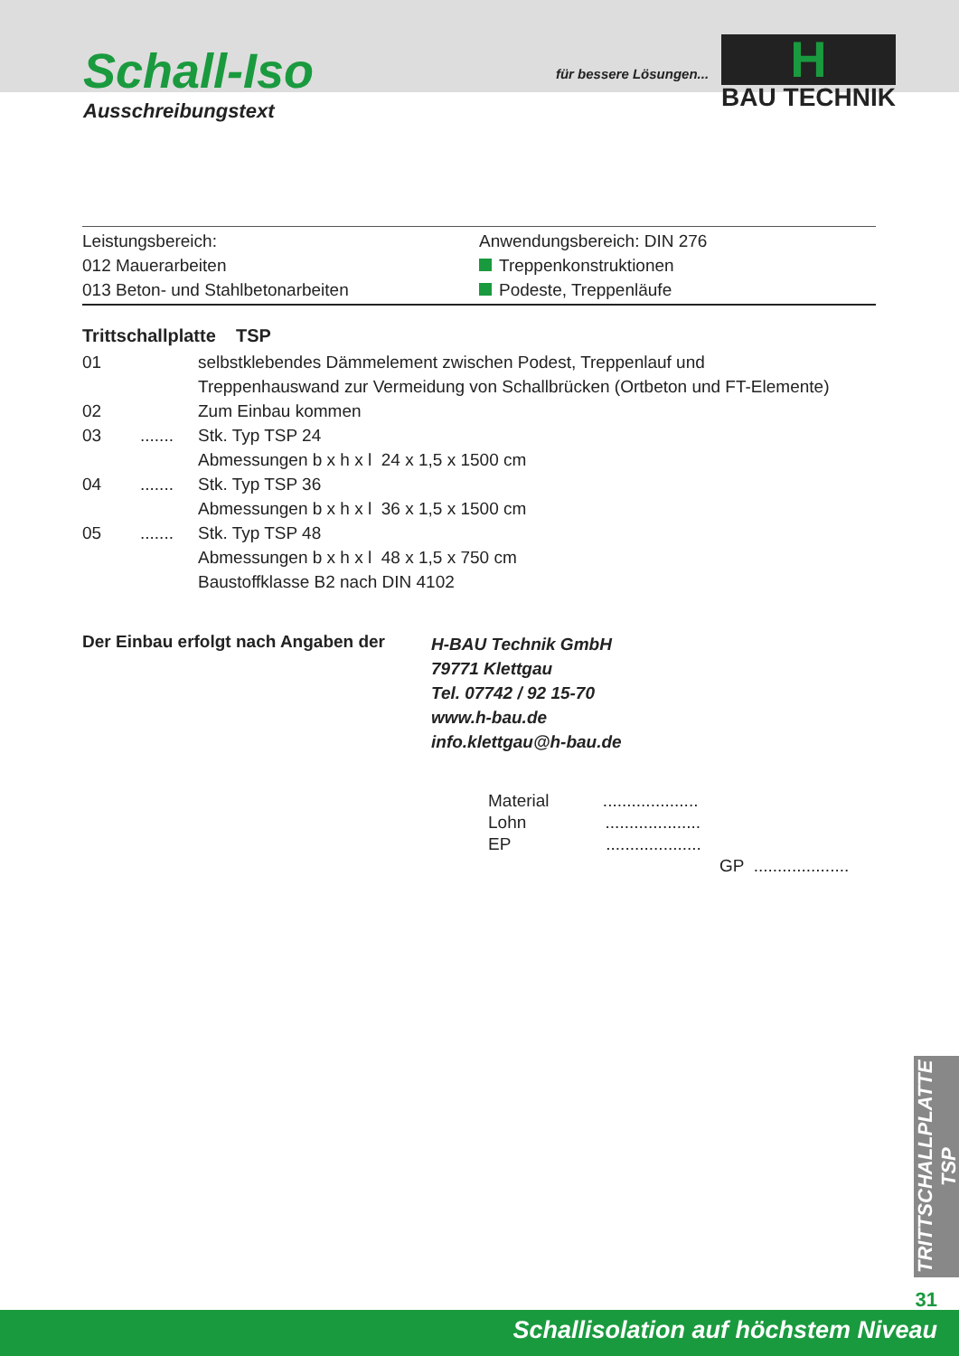Schall-Iso
Ausschreibungstext
für bessere Lösungen...
H
BAU TECHNIK
Leistungsbereich:
012 Mauerarbeiten
013 Beton- und Stahlbetonarbeiten
Anwendungsbereich: DIN 276
Treppenkonstruktionen
Podeste, Treppenläufe
| Trittschallplatte TSP | | |
| 01 | | selbstklebendes Dämmelement zwischen Podest, Treppenlauf und Treppenhauswand zur Vermeidung von Schallbrücken (Ortbeton und FT-Elemente) |
| 02 | | Zum Einbau kommen |
| 03 | ....... | Stk. Typ TSP 24 Abmessungen b x h x l 24 x 1,5 x 1500 cm |
| 04 | ....... | Stk. Typ TSP 36 Abmessungen b x h x l 36 x 1,5 x 1500 cm |
| 05 | ....... | Stk. Typ TSP 48 Abmessungen b x h x l 48 x 1,5 x 750 cm Baustoffklasse B2 nach DIN 4102 |
Der Einbau erfolgt nach Angaben der
H-BAU Technik GmbH
79771 Klettgau
Tel. 07742 / 92 15-70
www.h-bau.de
info.klettgau@h-bau.de
Material ....................
Lohn ....................
EP ....................
GP ....................
TRITTSCHALLPLATTE TSP
31
Schallisolation auf höchstem Niveau